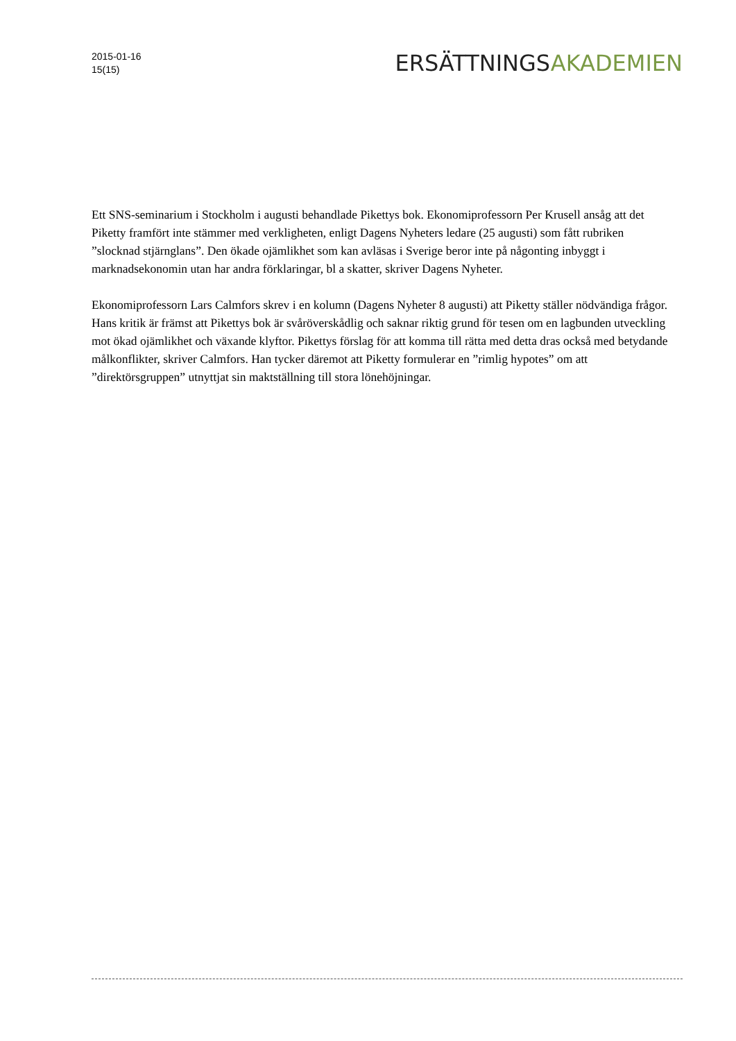2015-01-16
15(15)
ERSÄTTNINGSAKADEMIEN
Ett SNS-seminarium i Stockholm i augusti behandlade Pikettys bok. Ekonomiprofessorn Per Krusell ansåg att det Piketty framfört inte stämmer med verkligheten, enligt Dagens Nyheters ledare (25 augusti) som fått rubriken ”slocknad stjärnglans”. Den ökade ojämlikhet som kan avläsas i Sverige beror inte på någonting inbyggt i marknadsekonomin utan har andra förklaringar, bl a skatter, skriver Dagens Nyheter.
Ekonomiprofessorn Lars Calmfors skrev i en kolumn (Dagens Nyheter 8 augusti) att Piketty ställer nödvändiga frågor. Hans kritik är främst att Pikettys bok är svåröverskådlig och saknar riktig grund för tesen om en lagbunden utveckling mot ökad ojämlikhet och växande klyftor. Pikettys förslag för att komma till rätta med detta dras också med betydande målkonflikter, skriver Calmfors. Han tycker däremot att Piketty formulerar en ”rimlig hypotes” om att ”direktörsgruppen” utnyttjat sin maktställning till stora lönehöjningar.